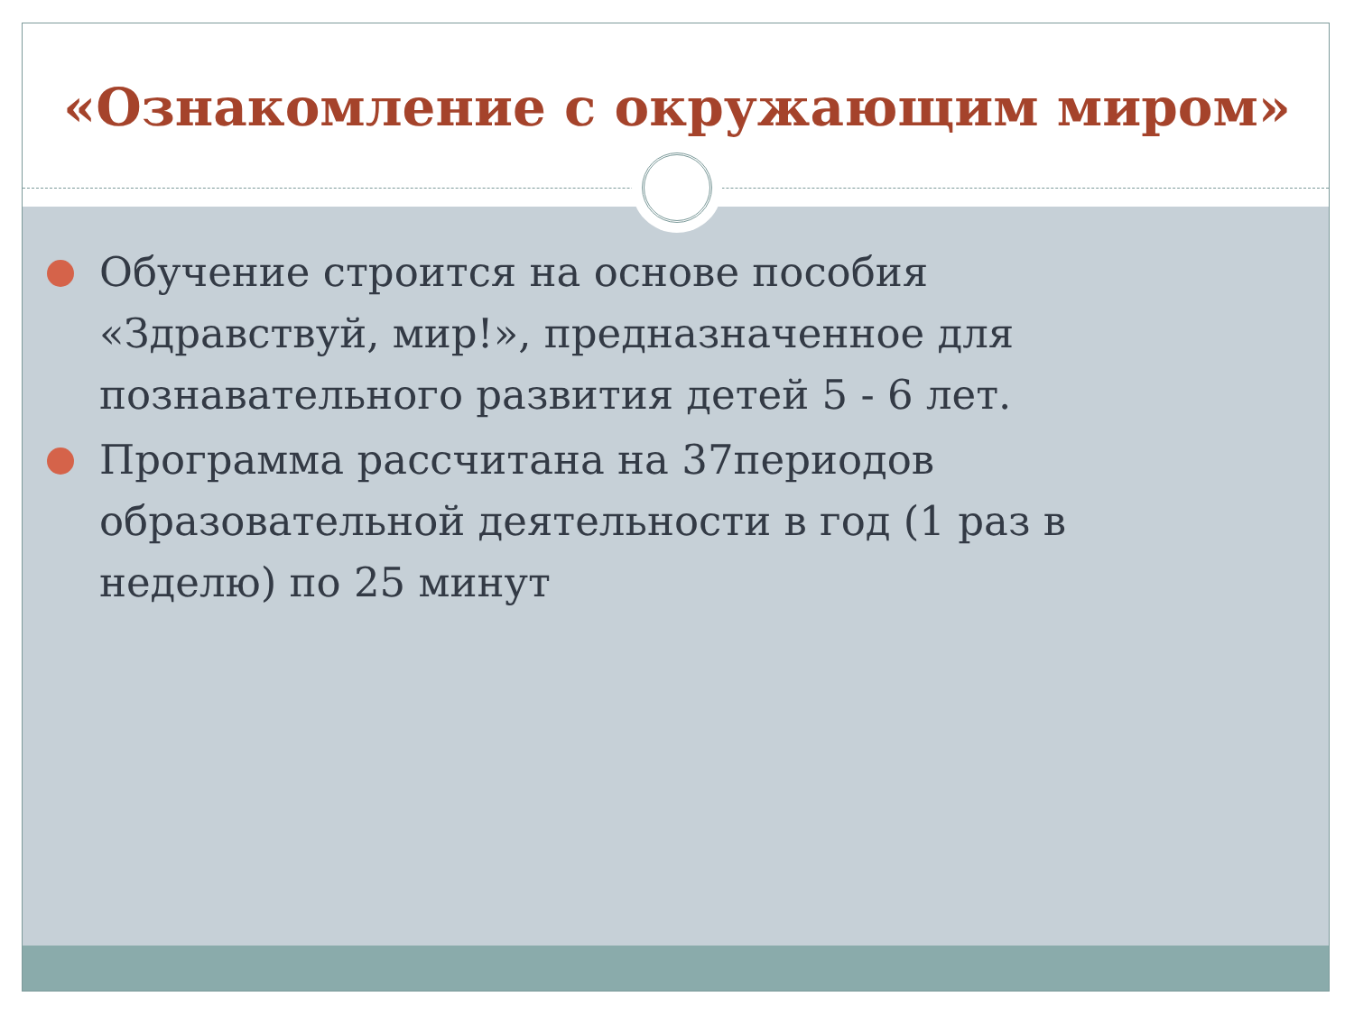«Ознакомление с окружающим миром»
Обучение строится на основе пособия «Здравствуй, мир!», предназначенное для познавательного развития детей 5 - 6 лет.
Программа рассчитана на 37периодов образовательной деятельности в год (1 раз в неделю) по 25 минут